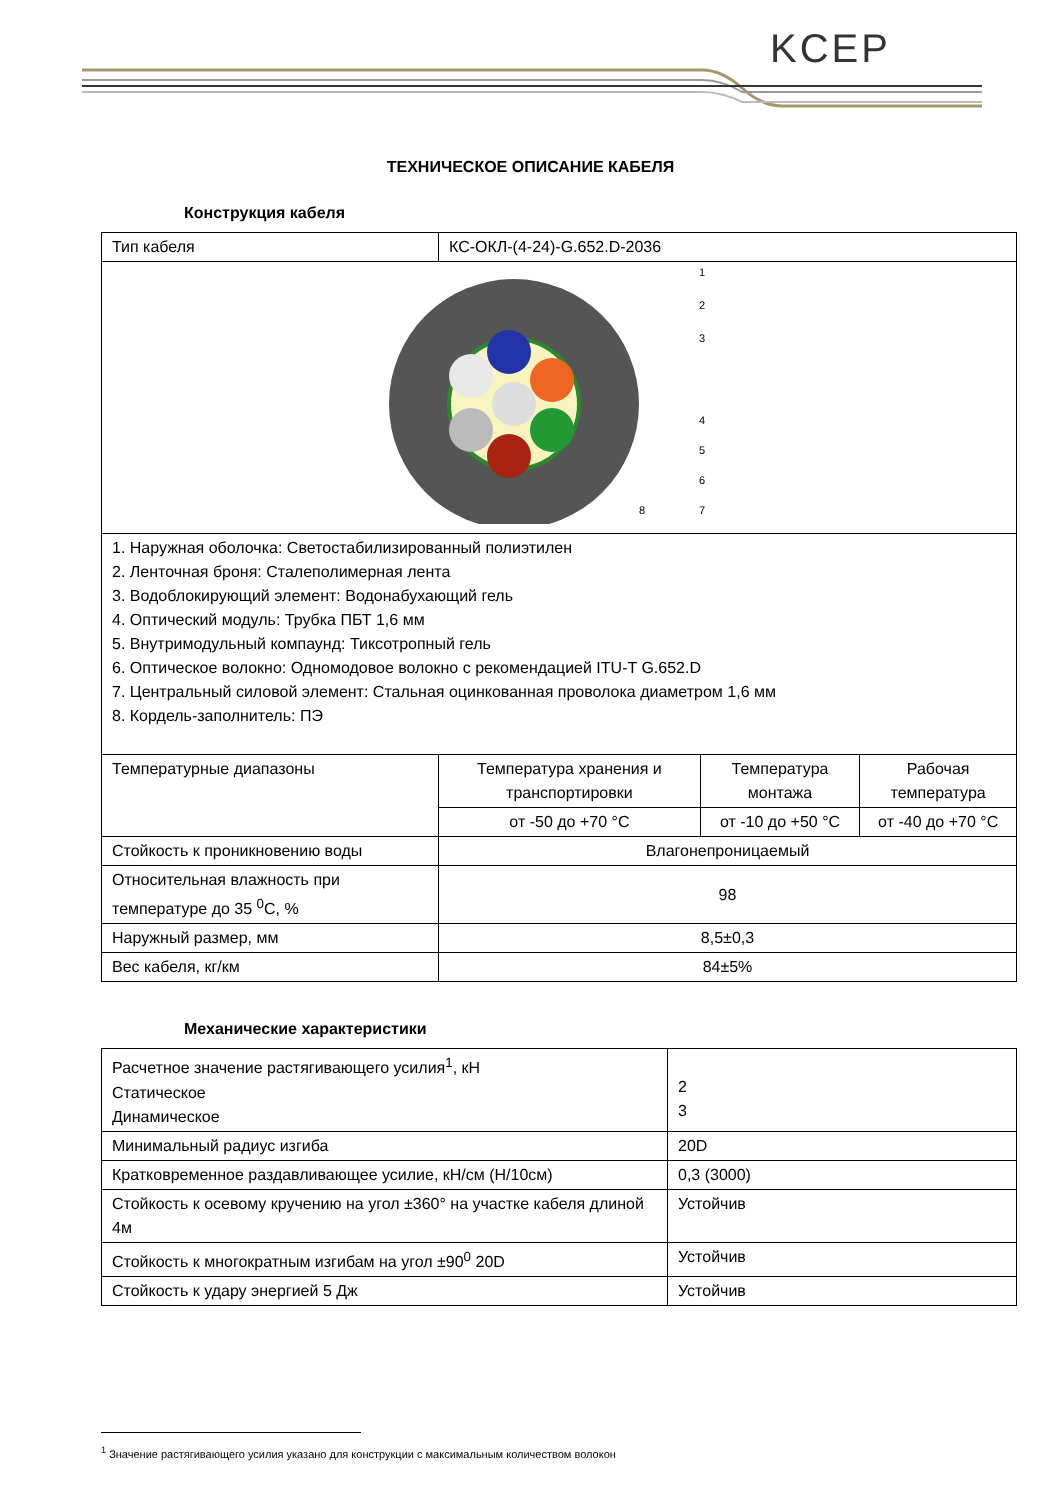KCEP
ТЕХНИЧЕСКОЕ ОПИСАНИЕ КАБЕЛЯ
Конструкция кабеля
| Тип кабеля | КС-ОКЛ-(4-24)-G.652.D-2036 | | |
| 1 2 3 4 5 6 7 8 | | | |
| 1. Наружная оболочка: Светостабилизированный полиэтилен 2. Ленточная броня: Сталеполимерная лента 3. Водоблокирующий элемент: Водонабухающий гель 4. Оптический модуль: Трубка ПБТ 1,6 мм 5. Внутримодульный компаунд: Тиксотропный гель 6. Оптическое волокно: Одномодовое волокно с рекомендацией ITU-T G.652.D 7. Центральный силовой элемент: Стальная оцинкованная проволока диаметром 1,6 мм 8. Кордель-заполнитель: ПЭ | | | |
| Температурные диапазоны | Температура хранения и транспортировки | Температура монтажа | Рабочая температура |
| | от -50 до +70 °С | от -10 до +50 °С | от -40 до +70 °С |
| Стойкость к проникновению воды | Влагонепроницаемый | | |
| Относительная влажность при температуре до 35 <sup>0</sup>С, % | 98 | | |
| Наружный размер, мм | 8,5±0,3 | | |
| Вес кабеля, кг/км | 84±5% | | |
Механические характеристики
| Расчетное значение растягивающего усилия<sup>1</sup>, кН Статическое Динамическое | 2 3 |
| Минимальный радиус изгиба | 20D |
| Кратковременное раздавливающее усилие, кН/см (Н/10см) | 0,3 (3000) |
| Стойкость к осевому кручению на угол ±360° на участке кабеля длиной 4м | Устойчив |
| Стойкость к многократным изгибам на угол ±90<sup>0</sup> 20D | Устойчив |
| Стойкость к удару энергией 5 Дж | Устойчив |
<sup>1</sup> Значение растягивающего усилия указано для конструкции с максимальным количеством волокон